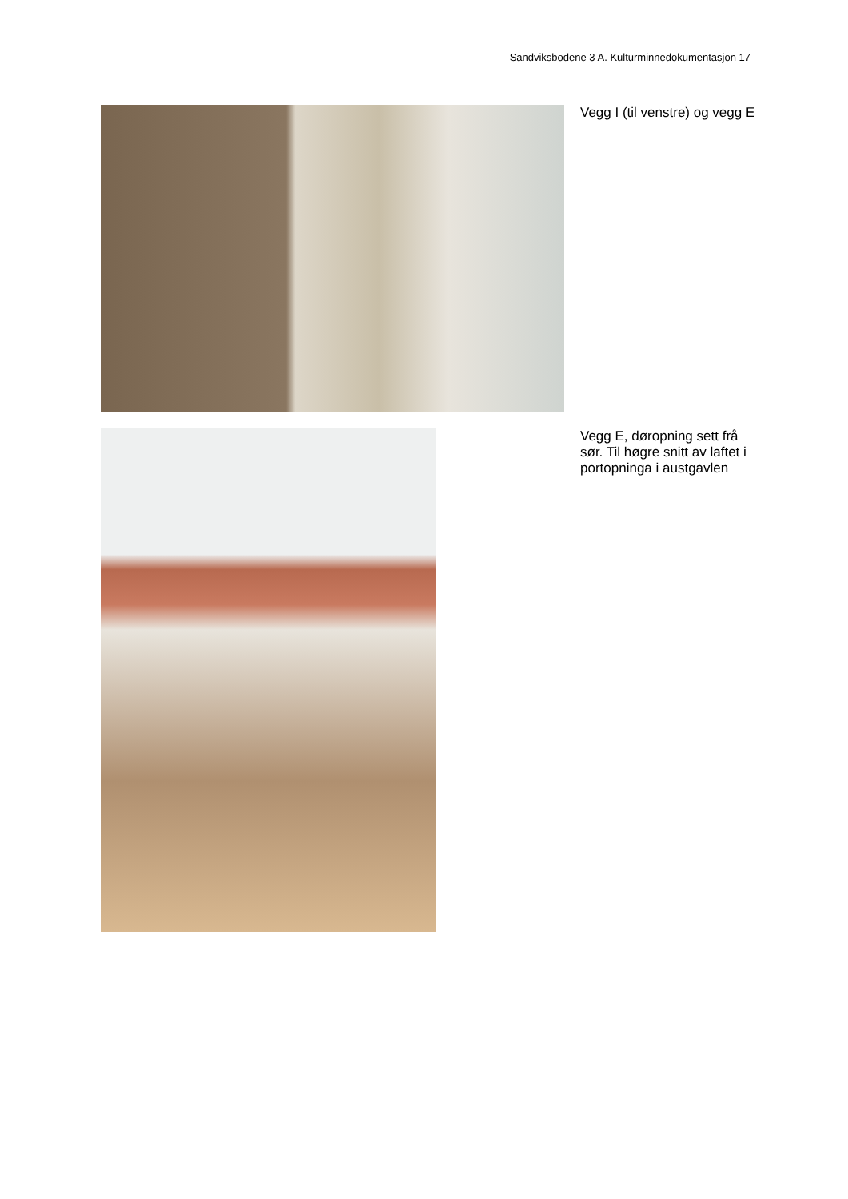Sandviksbodene 3 A. Kulturminnedokumentasjon 17
Vegg I (til venstre) og vegg E
Vegg E, døropning sett frå sør. Til høgre snitt av laftet i portopninga i austgavlen